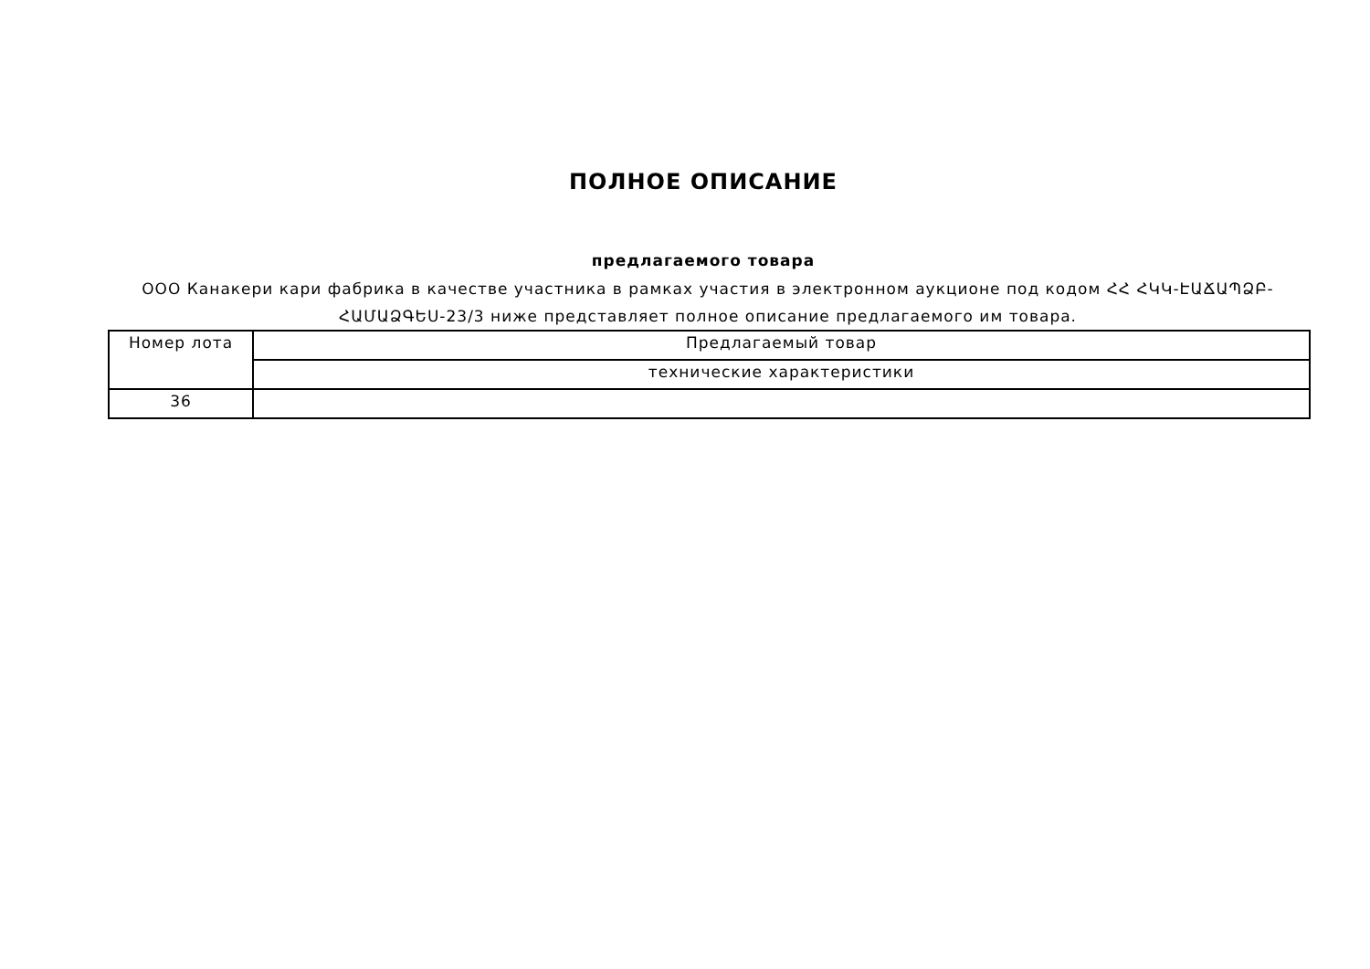ПОЛНОЕ ОПИСАНИЕ
предлагаемого товара
ООО Канакери кари фабрика в качестве участника в рамках участия в электронном аукционе под кодом ՀՀ ՀԿԿ-ԷԱՃԱՊՁԲ-ՀԱՄԱՁԳԵՍ-23/3 ниже представляет полное описание предлагаемого им товара.
| Номер лота | Предлагаемый товар |
| | технические характеристики |
| 36 | |